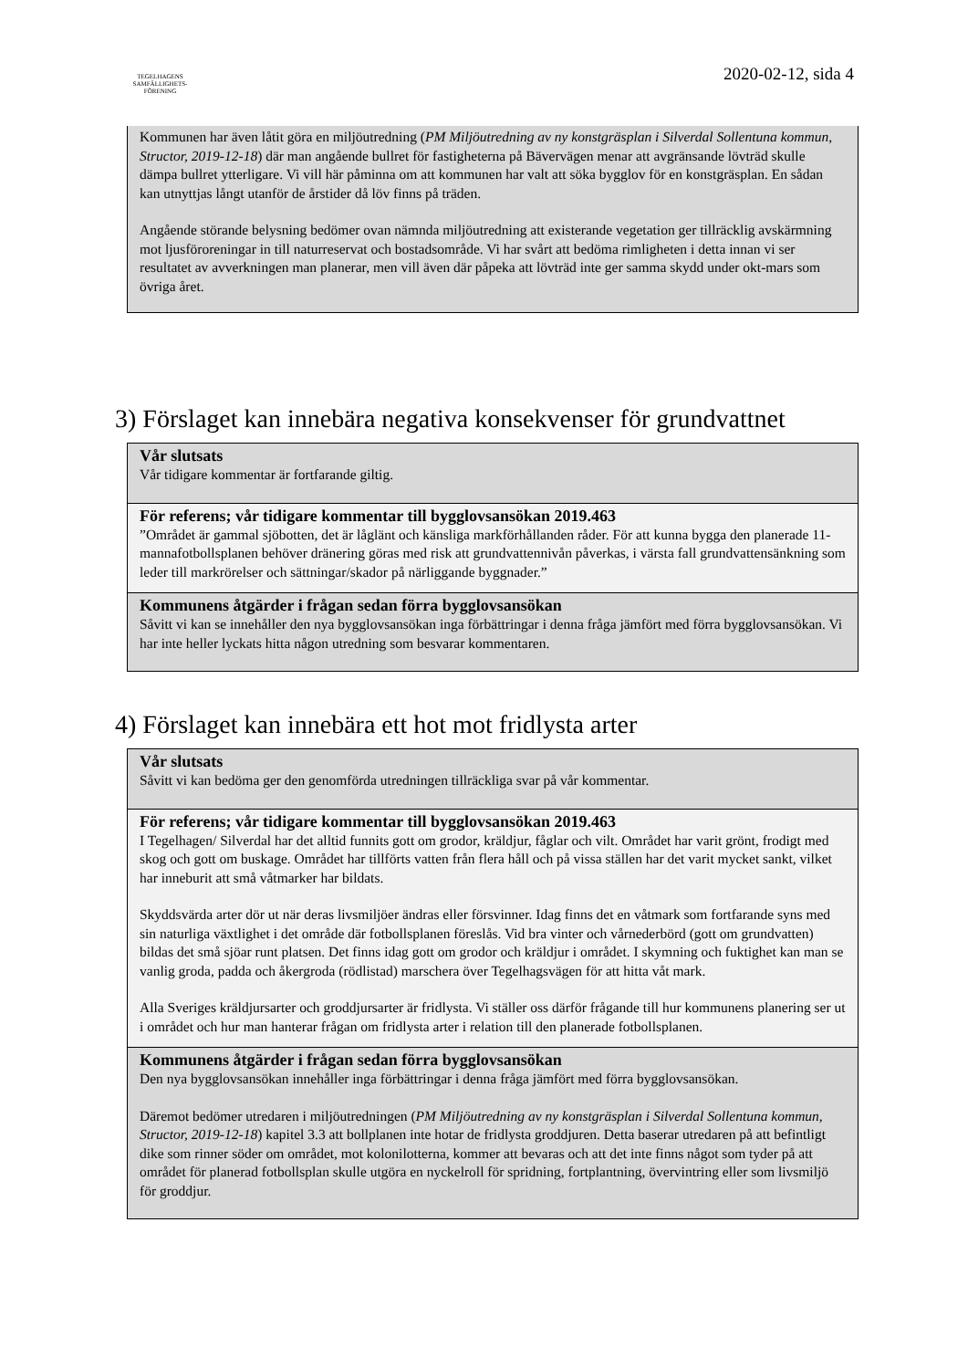TEGELHAGENS
SAMFÄLLIGHETS-
FÖRENING
2020-02-12, sida 4
Kommunen har även låtit göra en miljöutredning (PM Miljöutredning av ny konstgräsplan i Silverdal Sollentuna kommun, Structor, 2019-12-18) där man angående bullret för fastigheterna på Bävervägen menar att avgränsande lövträd skulle dämpa bullret ytterligare. Vi vill här påminna om att kommunen har valt att söka bygglov för en konstgräsplan. En sådan kan utnyttjas långt utanför de årstider då löv finns på träden.
Angående störande belysning bedömer ovan nämnda miljöutredning att existerande vegetation ger tillräcklig avskärmning mot ljusföroreningar in till naturreservat och bostadsområde. Vi har svårt att bedöma rimligheten i detta innan vi ser resultatet av avverkningen man planerar, men vill även där påpeka att lövträd inte ger samma skydd under okt-mars som övriga året.
3) Förslaget kan innebära negativa konsekvenser för grundvattnet
Vår slutsats
Vår tidigare kommentar är fortfarande giltig.
För referens; vår tidigare kommentar till bygglovsansökan 2019.463
”Området är gammal sjöbotten, det är låglänt och känsliga markförhållanden råder. För att kunna bygga den planerade 11-mannafotbollsplanen behöver dränering göras med risk att grundvattennivån påverkas, i värsta fall grundvattensänkning som leder till markrörelser och sättningar/skador på närliggande byggnader.”
Kommunens åtgärder i frågan sedan förra bygglovsansökan
Såvitt vi kan se innehåller den nya bygglovsansökan inga förbättringar i denna fråga jämfört med förra bygglovsansökan. Vi har inte heller lyckats hitta någon utredning som besvarar kommentaren.
4) Förslaget kan innebära ett hot mot fridlysta arter
Vår slutsats
Såvitt vi kan bedöma ger den genomförda utredningen tillräckliga svar på vår kommentar.
För referens; vår tidigare kommentar till bygglovsansökan 2019.463
I Tegelhagen/ Silverdal har det alltid funnits gott om grodor, kräldjur, fåglar och vilt. Området har varit grönt, frodigt med skog och gott om buskage. Området har tillförts vatten från flera håll och på vissa ställen har det varit mycket sankt, vilket har inneburit att små våtmarker har bildats.
Skyddsvärda arter dör ut när deras livsmiljöer ändras eller försvinner. Idag finns det en våtmark som fortfarande syns med sin naturliga växtlighet i det område där fotbollsplanen föreslås. Vid bra vinter och vårnederbörd (gott om grundvatten) bildas det små sjöar runt platsen. Det finns idag gott om grodor och kräldjur i området. I skymning och fuktighet kan man se vanlig groda, padda och åkergroda (rödlistad) marschera över Tegelhagsvägen för att hitta våt mark.
Alla Sveriges kräldjursarter och groddjursarter är fridlysta. Vi ställer oss därför frågande till hur kommunens planering ser ut i området och hur man hanterar frågan om fridlysta arter i relation till den planerade fotbollsplanen.
Kommunens åtgärder i frågan sedan förra bygglovsansökan
Den nya bygglovsansökan innehåller inga förbättringar i denna fråga jämfört med förra bygglovsansökan.
Däremot bedömer utredaren i miljöutredningen (PM Miljöutredning av ny konstgräsplan i Silverdal Sollentuna kommun, Structor, 2019-12-18) kapitel 3.3 att bollplanen inte hotar de fridlysta groddjuren. Detta baserar utredaren på att befintligt dike som rinner söder om området, mot kolonilotterna, kommer att bevaras och att det inte finns något som tyder på att området för planerad fotbollsplan skulle utgöra en nyckelroll för spridning, fortplantning, övervintring eller som livsmiljö för groddjur.